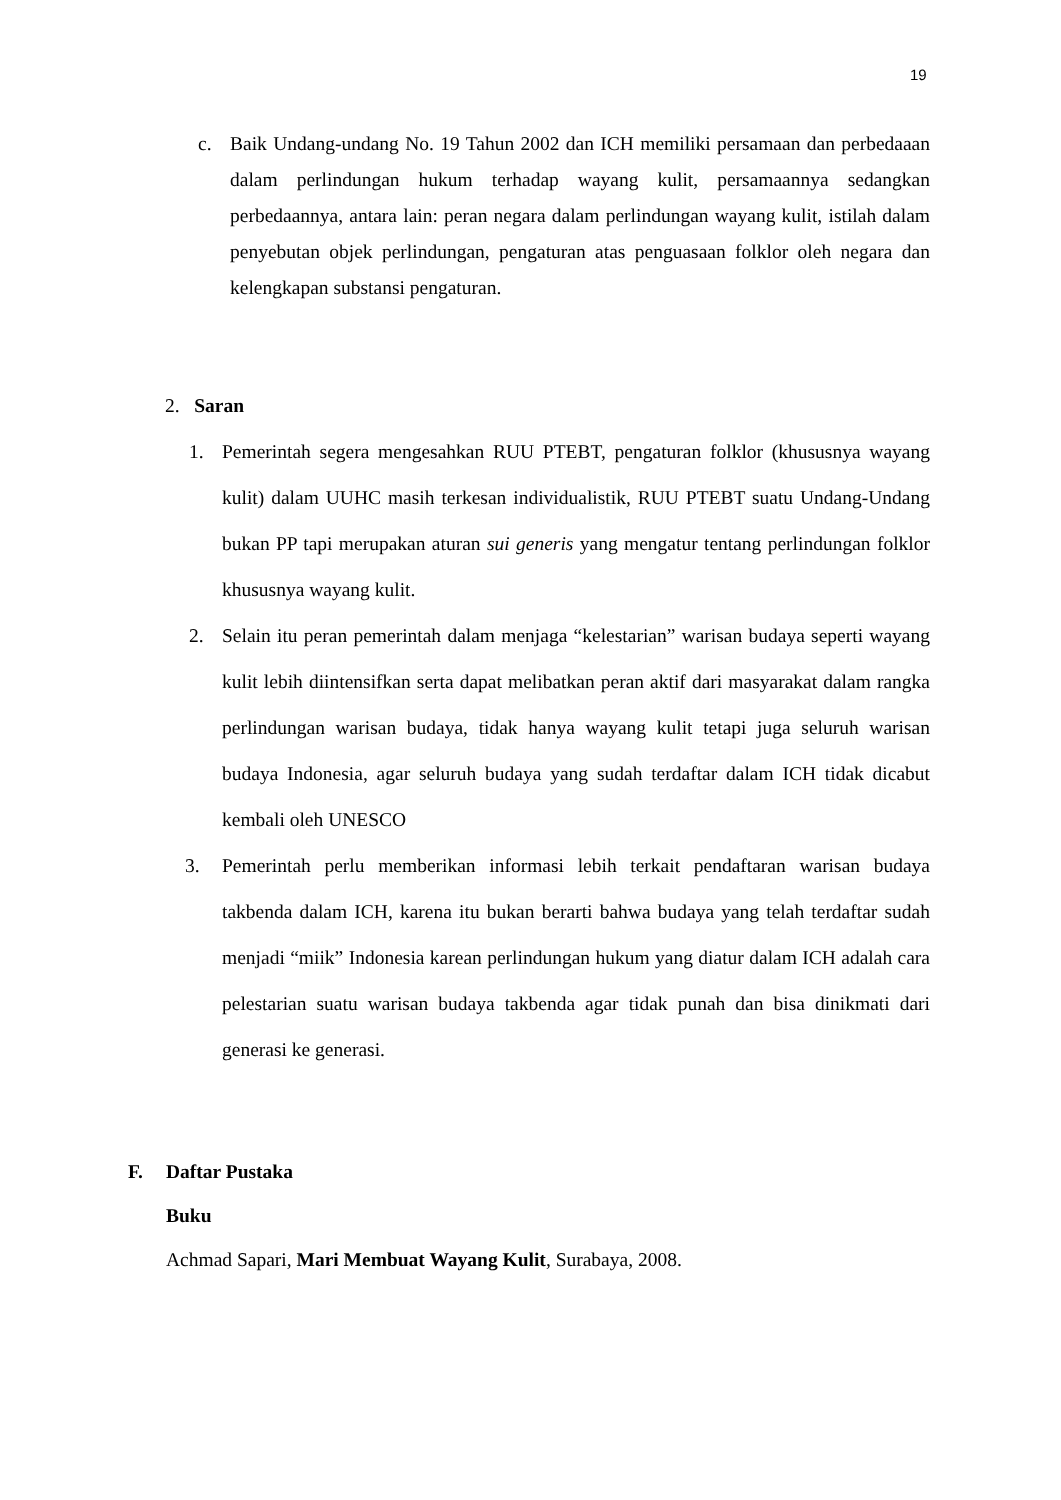19
c. Baik Undang-undang No. 19 Tahun 2002 dan ICH memiliki persamaan dan perbedaaan dalam perlindungan hukum terhadap wayang kulit, persamaannya sedangkan perbedaannya, antara lain: peran negara dalam perlindungan wayang kulit, istilah dalam penyebutan objek perlindungan, pengaturan atas penguasaan folklor oleh negara dan kelengkapan substansi pengaturan.
2. Saran
1. Pemerintah segera mengesahkan RUU PTEBT, pengaturan folklor (khususnya wayang kulit) dalam UUHC masih terkesan individualistik, RUU PTEBT suatu Undang-Undang bukan PP tapi merupakan aturan sui generis yang mengatur tentang perlindungan folklor khususnya wayang kulit.
2. Selain itu peran pemerintah dalam menjaga “kelestarian” warisan budaya seperti wayang kulit lebih diintensifkan serta dapat melibatkan peran aktif dari masyarakat dalam rangka perlindungan warisan budaya, tidak hanya wayang kulit tetapi juga seluruh warisan budaya Indonesia, agar seluruh budaya yang sudah terdaftar dalam ICH tidak dicabut kembali oleh UNESCO
3. Pemerintah perlu memberikan informasi lebih terkait pendaftaran warisan budaya takbenda dalam ICH, karena itu bukan berarti bahwa budaya yang telah terdaftar sudah menjadi “miik” Indonesia karean perlindungan hukum yang diatur dalam ICH adalah cara pelestarian suatu warisan budaya takbenda agar tidak punah dan bisa dinikmati dari generasi ke generasi.
F. Daftar Pustaka
Buku
Achmad Sapari, Mari Membuat Wayang Kulit, Surabaya, 2008.